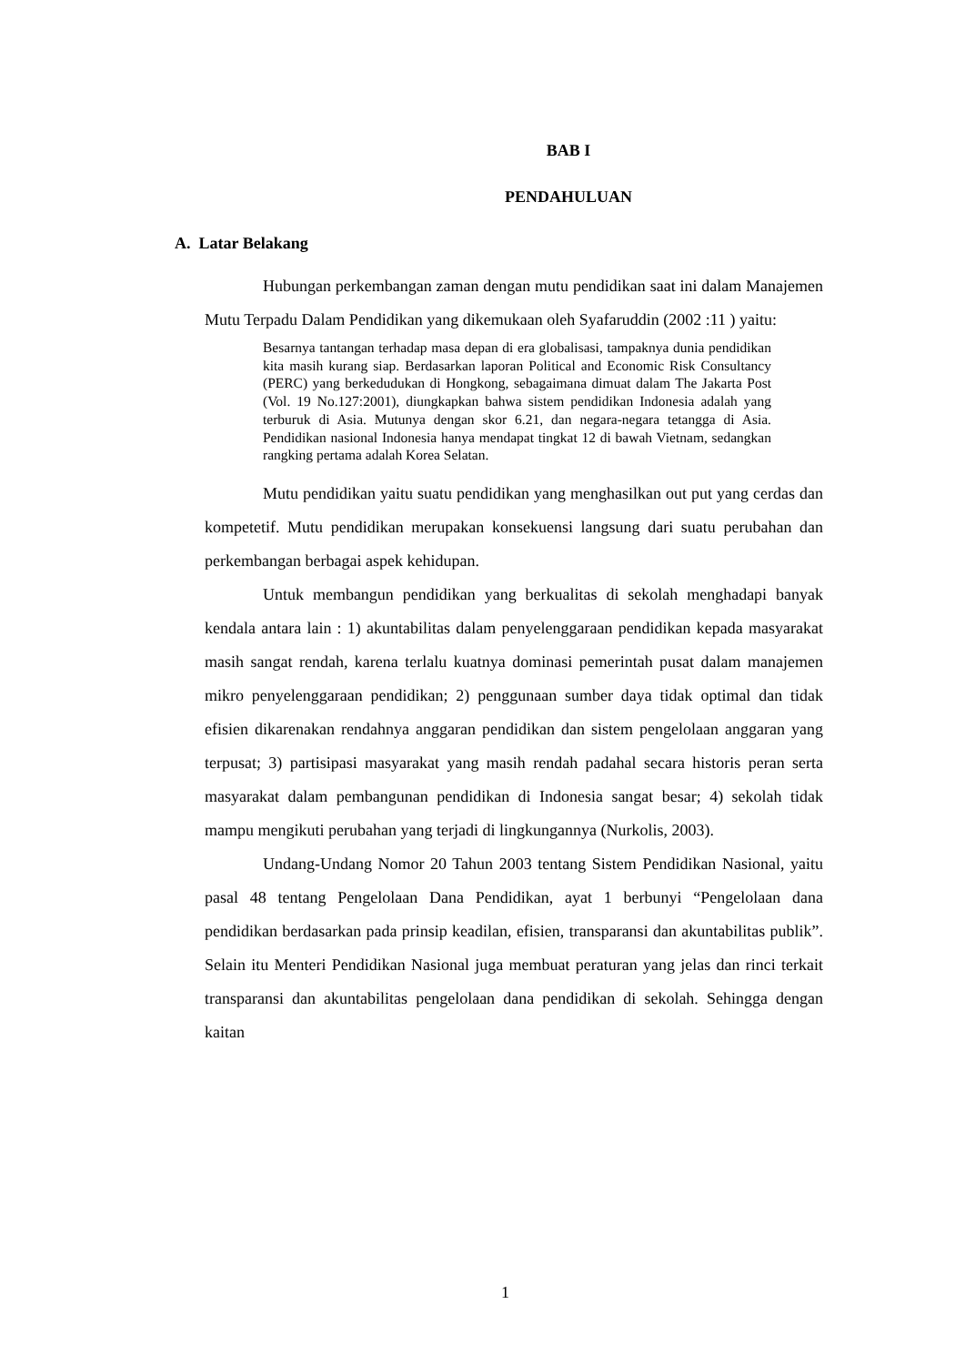BAB I
PENDAHULUAN
A. Latar Belakang
Hubungan perkembangan zaman dengan mutu pendidikan saat ini dalam Manajemen Mutu Terpadu Dalam Pendidikan yang dikemukaan oleh Syafaruddin (2002 :11 ) yaitu:
Besarnya tantangan terhadap masa depan di era globalisasi, tampaknya dunia pendidikan kita masih kurang siap. Berdasarkan laporan Political and Economic Risk Consultancy (PERC) yang berkedudukan di Hongkong, sebagaimana dimuat dalam The Jakarta Post (Vol. 19 No.127:2001), diungkapkan bahwa sistem pendidikan Indonesia adalah yang terburuk di Asia. Mutunya dengan skor 6.21, dan negara-negara tetangga di Asia. Pendidikan nasional Indonesia hanya mendapat tingkat 12 di bawah Vietnam, sedangkan rangking pertama adalah Korea Selatan.
Mutu pendidikan yaitu suatu pendidikan yang menghasilkan out put yang cerdas dan kompetetif. Mutu pendidikan merupakan konsekuensi langsung dari suatu perubahan dan perkembangan berbagai aspek kehidupan.
Untuk membangun pendidikan yang berkualitas di sekolah menghadapi banyak kendala antara lain : 1) akuntabilitas dalam penyelenggaraan pendidikan kepada masyarakat masih sangat rendah, karena terlalu kuatnya dominasi pemerintah pusat dalam manajemen mikro penyelenggaraan pendidikan; 2) penggunaan sumber daya tidak optimal dan tidak efisien dikarenakan rendahnya anggaran pendidikan dan sistem pengelolaan anggaran yang terpusat; 3) partisipasi masyarakat yang masih rendah padahal secara historis peran serta masyarakat dalam pembangunan pendidikan di Indonesia sangat besar; 4) sekolah tidak mampu mengikuti perubahan yang terjadi di lingkungannya (Nurkolis, 2003).
Undang-Undang Nomor 20 Tahun 2003 tentang Sistem Pendidikan Nasional, yaitu pasal 48 tentang Pengelolaan Dana Pendidikan, ayat 1 berbunyi “Pengelolaan dana pendidikan berdasarkan pada prinsip keadilan, efisien, transparansi dan akuntabilitas publik”. Selain itu Menteri Pendidikan Nasional juga membuat peraturan yang jelas dan rinci terkait transparansi dan akuntabilitas pengelolaan dana pendidikan di sekolah. Sehingga dengan kaitan
1